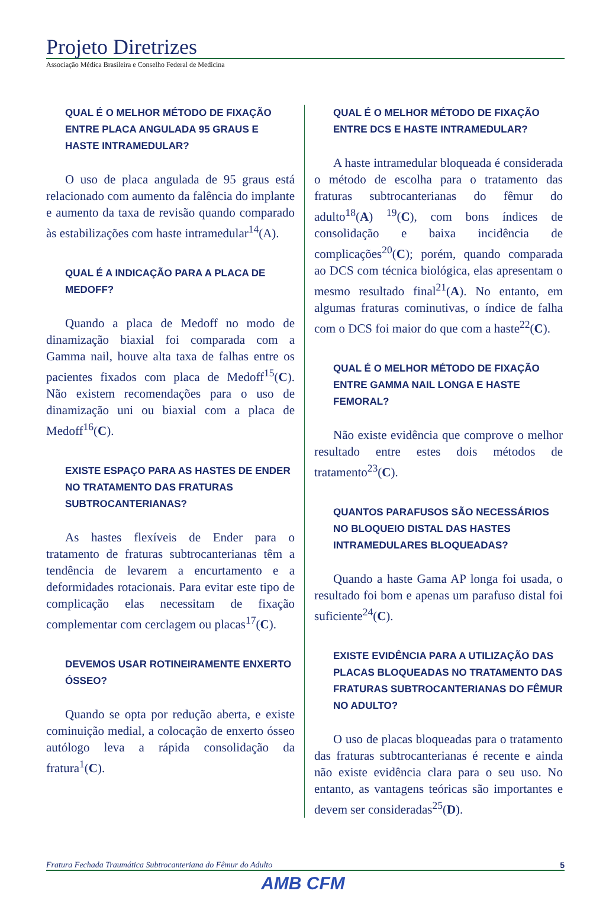Projeto Diretrizes
Associação Médica Brasileira e Conselho Federal de Medicina
QUAL É O MELHOR MÉTODO DE FIXAÇÃO ENTRE PLACA ANGULADA 95 GRAUS E HASTE INTRAMEDULAR?
O uso de placa angulada de 95 graus está relacionado com aumento da falência do implante e aumento da taxa de revisão quando comparado às estabilizações com haste intramedular<sup>14</sup>(A).
QUAL É A INDICAÇÃO PARA A PLACA DE MEDOFF?
Quando a placa de Medoff no modo de dinamização biaxial foi comparada com a Gamma nail, houve alta taxa de falhas entre os pacientes fixados com placa de Medoff<sup>15</sup>(C). Não existem recomendações para o uso de dinamização uni ou biaxial com a placa de Medoff<sup>16</sup>(C).
EXISTE ESPAÇO PARA AS HASTES DE ENDER NO TRATAMENTO DAS FRATURAS SUBTROCANTERIANAS?
As hastes flexíveis de Ender para o tratamento de fraturas subtrocanterianas têm a tendência de levarem a encurtamento e a deformidades rotacionais. Para evitar este tipo de complicação elas necessitam de fixação complementar com cerclagem ou placas<sup>17</sup>(C).
DEVEMOS USAR ROTINEIRAMENTE ENXERTO ÓSSEO?
Quando se opta por redução aberta, e existe cominuição medial, a colocação de enxerto ósseo autólogo leva a rápida consolidação da fratura<sup>1</sup>(C).
QUAL É O MELHOR MÉTODO DE FIXAÇÃO ENTRE DCS E HASTE INTRAMEDULAR?
A haste intramedular bloqueada é considerada o método de escolha para o tratamento das fraturas subtrocanterianas do fêmur do adulto<sup>18</sup>(A) <sup>19</sup>(C), com bons índices de consolidação e baixa incidência de complicações<sup>20</sup>(C); porém, quando comparada ao DCS com técnica biológica, elas apresentam o mesmo resultado final<sup>21</sup>(A). No entanto, em algumas fraturas cominutivas, o índice de falha com o DCS foi maior do que com a haste<sup>22</sup>(C).
QUAL É O MELHOR MÉTODO DE FIXAÇÃO ENTRE GAMMA NAIL LONGA E HASTE FEMORAL?
Não existe evidência que comprove o melhor resultado entre estes dois métodos de tratamento<sup>23</sup>(C).
QUANTOS PARAFUSOS SÃO NECESSÁRIOS NO BLOQUEIO DISTAL DAS HASTES INTRAMEDULARES BLOQUEADAS?
Quando a haste Gama AP longa foi usada, o resultado foi bom e apenas um parafuso distal foi suficiente<sup>24</sup>(C).
EXISTE EVIDÊNCIA PARA A UTILIZAÇÃO DAS PLACAS BLOQUEADAS NO TRATAMENTO DAS FRATURAS SUBTROCANTERIANAS DO FÊMUR NO ADULTO?
O uso de placas bloqueadas para o tratamento das fraturas subtrocanterianas é recente e ainda não existe evidência clara para o seu uso. No entanto, as vantagens teóricas são importantes e devem ser consideradas<sup>25</sup>(D).
Fratura Fechada Traumática Subtrocanteriana do Fêmur do Adulto 5
AMB CFM